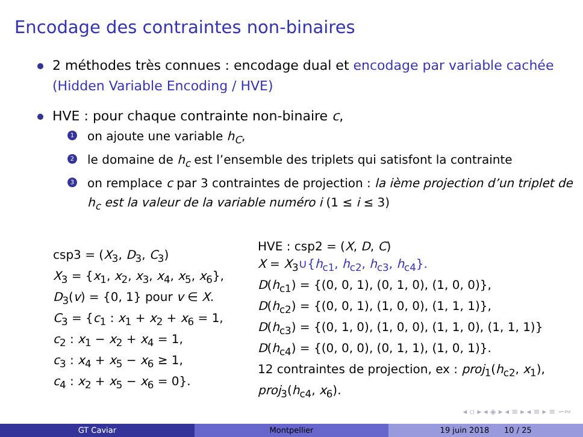Encodage des contraintes non-binaires
2 méthodes très connues : encodage dual et encodage par variable cachée (Hidden Variable Encoding / HVE)
HVE : pour chaque contrainte non-binaire c,
1 on ajoute une variable h<sub>C</sub>,
2 le domaine de h<sub>c</sub> est l’ensemble des triplets qui satisfont la contrainte
3 on remplace c par 3 contraintes de projection : la ième projection d’un triplet de h<sub>c</sub> est la valeur de la variable numéro i (1 ≤ i ≤ 3)
csp3 = (X<sub>3</sub>, D<sub>3</sub>, C<sub>3</sub>)
X<sub>3</sub> = {x<sub>1</sub>, x<sub>2</sub>, x<sub>3</sub>, x<sub>4</sub>, x<sub>5</sub>, x<sub>6</sub>},
D<sub>3</sub>(v) = {0, 1} pour v ∈ X.
C<sub>3</sub> = {c<sub>1</sub> : x<sub>1</sub> + x<sub>2</sub> + x<sub>6</sub> = 1,
c<sub>2</sub> : x<sub>1</sub> − x<sub>2</sub> + x<sub>4</sub> = 1,
c<sub>3</sub> : x<sub>4</sub> + x<sub>5</sub> − x<sub>6</sub> ≥ 1,
c<sub>4</sub> : x<sub>2</sub> + x<sub>5</sub> − x<sub>6</sub> = 0}.
HVE : csp2 = (X, D, C)
X = X<sub>3</sub>∪{h<sub>c1</sub>, h<sub>c2</sub>, h<sub>c3</sub>, h<sub>c4</sub>}.
D(h<sub>c1</sub>) = {(0, 0, 1), (0, 1, 0), (1, 0, 0)},
D(h<sub>c2</sub>) = {(0, 0, 1), (1, 0, 0), (1, 1, 1)},
D(h<sub>c3</sub>) = {(0, 1, 0), (1, 0, 0), (1, 1, 0), (1, 1, 1)}
D(h<sub>c4</sub>) = {(0, 0, 0), (0, 1, 1), (1, 0, 1)}.
12 contraintes de projection, ex : proj<sub>1</sub>(h<sub>c2</sub>, x<sub>1</sub>),
proj<sub>3</sub>(h<sub>c4</sub>, x<sub>6</sub>).
◂ ▫ ▸ ◂ ◈ ▸ ◂ ≡ ▸ ◂ ≡ ▸ ≡ ∽∾
GT Caviar Montpellier 19 juin 2018 10 / 25